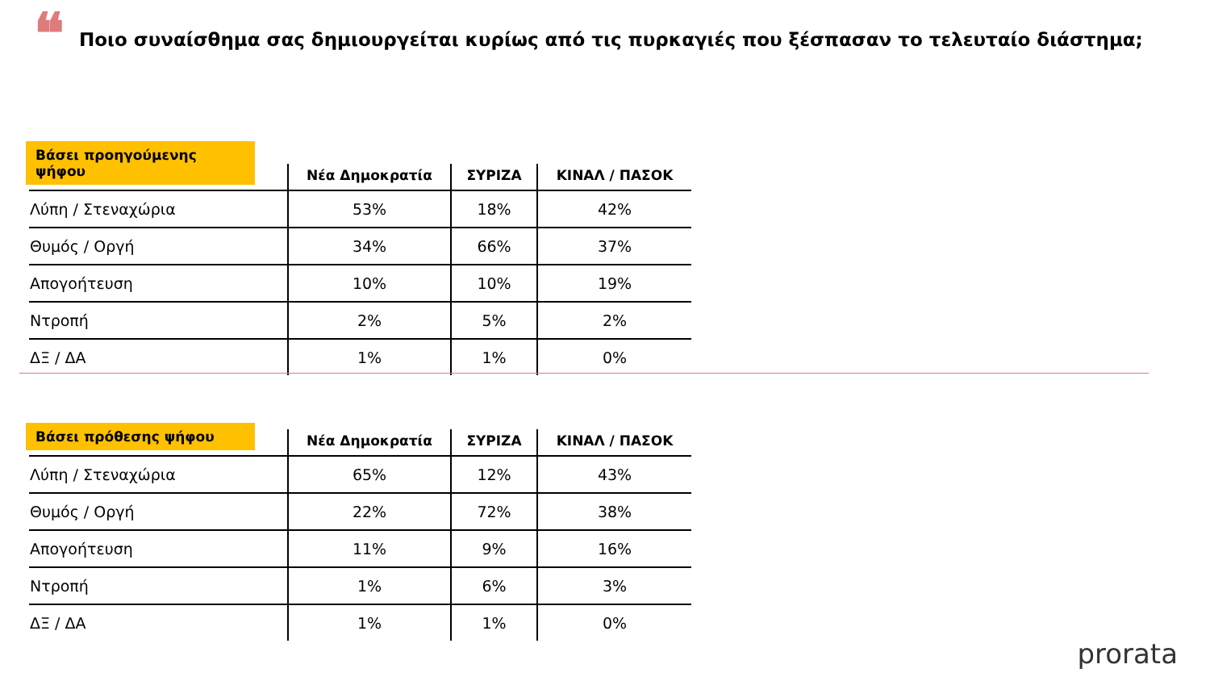❝
Ποιο συναίσθημα σας δημιουργείται κυρίως από τις πυρκαγιές που ξέσπασαν το τελευταίο διάστημα;
Βάσει προηγούμενης ψήφου
| | Νέα Δημοκρατία | ΣΥΡΙΖΑ | ΚΙΝΑΛ / ΠΑΣΟΚ |
| --- | --- | --- | --- |
| Λύπη / Στεναχώρια | 53% | 18% | 42% |
| Θυμός / Οργή | 34% | 66% | 37% |
| Απογοήτευση | 10% | 10% | 19% |
| Ντροπή | 2% | 5% | 2% |
| ΔΞ / ΔΑ | 1% | 1% | 0% |
Βάσει πρόθεσης ψήφου
| | Νέα Δημοκρατία | ΣΥΡΙΖΑ | ΚΙΝΑΛ / ΠΑΣΟΚ |
| --- | --- | --- | --- |
| Λύπη / Στεναχώρια | 65% | 12% | 43% |
| Θυμός / Οργή | 22% | 72% | 38% |
| Απογοήτευση | 11% | 9% | 16% |
| Ντροπή | 1% | 6% | 3% |
| ΔΞ / ΔΑ | 1% | 1% | 0% |
prorata